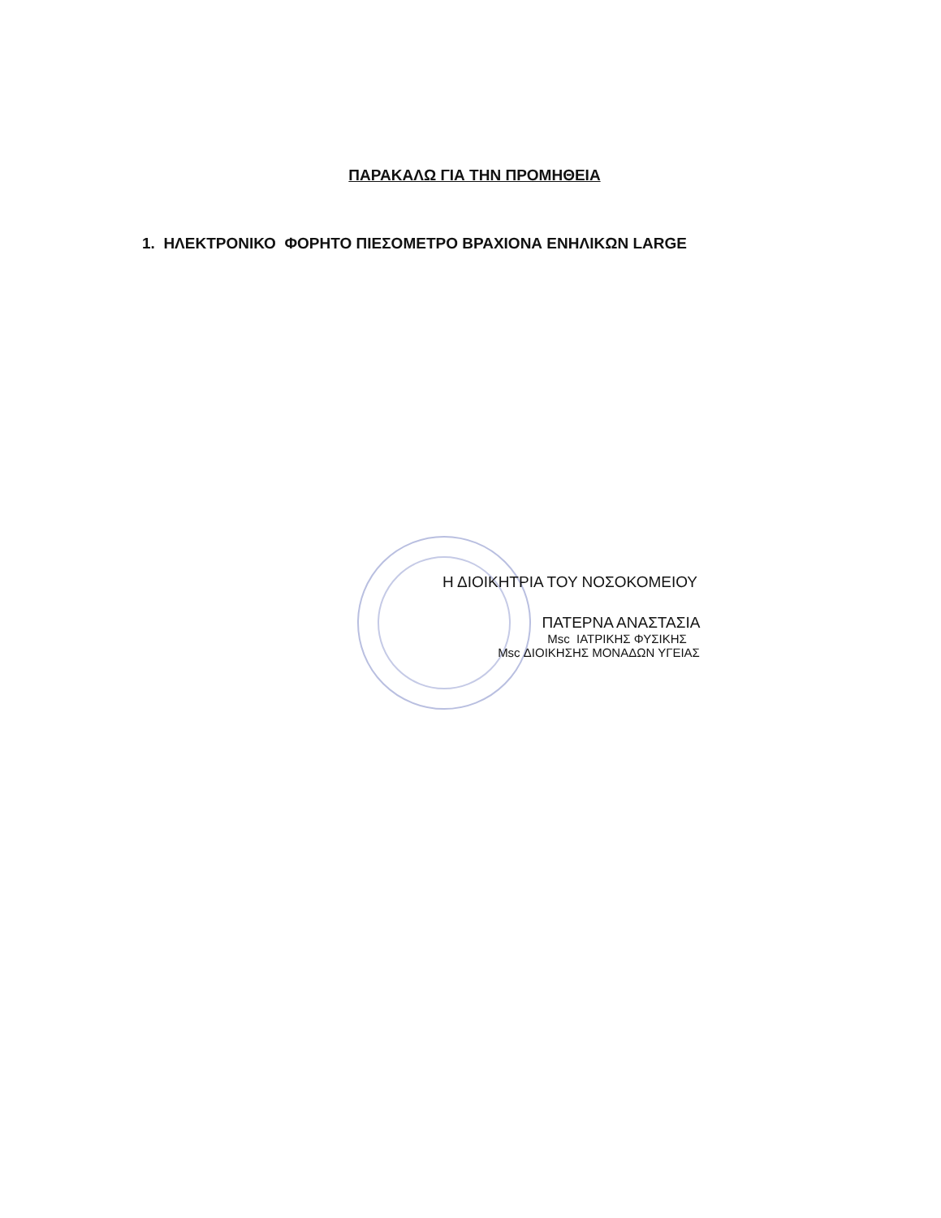ΠΑΡΑΚΑΛΩ ΓΙΑ ΤΗΝ ΠΡΟΜΗΘΕΙΑ
1. ΗΛΕΚΤΡΟΝΙΚΟ ΦΟΡΗΤΟ ΠΙΕΣΟΜΕΤΡΟ ΒΡΑΧΙΟΝΑ ΕΝΗΛΙΚΩΝ LARGE
Η ΔΙΟΙΚΗΤΡΙΑ ΤΟΥ ΝΟΣΟΚΟΜΕΙΟΥ
ΠΑΤΕΡΝΑ ΑΝΑΣΤΑΣΙΑ
Msc ΙΑΤΡΙΚΗΣ ΦΥΣΙΚΗΣ
Msc ΔΙΟΙΚΗΣΗΣ ΜΟΝΑΔΩΝ ΥΓΕΙΑΣ